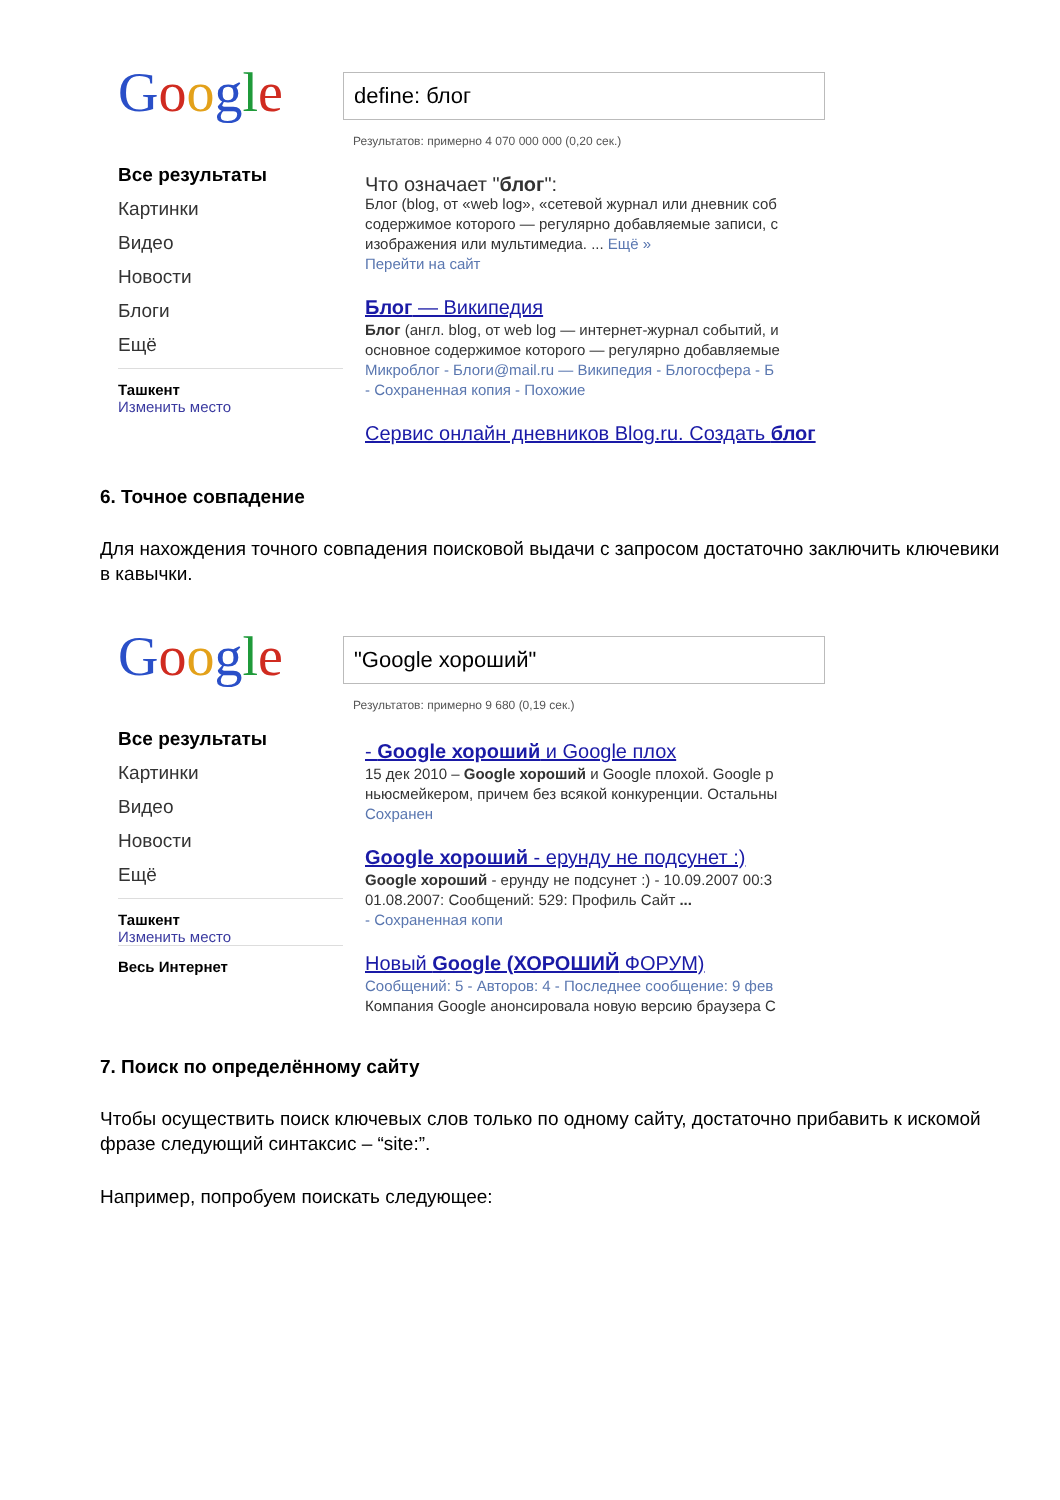Google
Все результаты
Картинки
Видео
Новости
Блоги
Ещё
Ташкент
Изменить место
define: блог
Результатов: примерно 4 070 000 000 (0,20 сек.)
Что означает "блог":
Блог (blog, от «web log», «сетевой журнал или дневник соб
содержимое которого — регулярно добавляемые записи, с
изображения или мультимедиа. ... Ещё »
Перейти на сайт
Блог — Википедия
Блог (англ. blog, от web log — интернет-журнал событий, и
основное содержимое которого — регулярно добавляемые
Микроблог - Блоги@mail.ru — Википедия - Блогосфера - Б
- Сохраненная копия - Похожие
Сервис онлайн дневников Blog.ru. Создать блог
6. Точное совпадение
Для нахождения точного совпадения поисковой выдачи с запросом достаточно заключить ключевики в кавычки.
Google
Все результаты
Картинки
Видео
Новости
Ещё
Ташкент
Изменить место
Весь Интернет
"Google хороший"
Результатов: примерно 9 680 (0,19 сек.)
- Google хороший и Google плох
15 дек 2010 – Google хороший и Google плохой. Google р
ньюсмейкером, причем без всякой конкуренции. Остальны
Сохранен
Google хороший - ерунду не подсунет :)
Google хороший - ерунду не подсунет :) - 10.09.2007 00:3
01.08.2007: Сообщений: 529: Профиль Сайт ...
- Сохраненная копи
Новый Google (ХОРОШИЙ ФОРУМ)
Сообщений: 5 - Авторов: 4 - Последнее сообщение: 9 фев
Компания Google анонсировала новую версию браузера C
7. Поиск по определённому сайту
Чтобы осуществить поиск ключевых слов только по одному сайту, достаточно прибавить к искомой фразе следующий синтаксис – “site:”.
Например, попробуем поискать следующее: